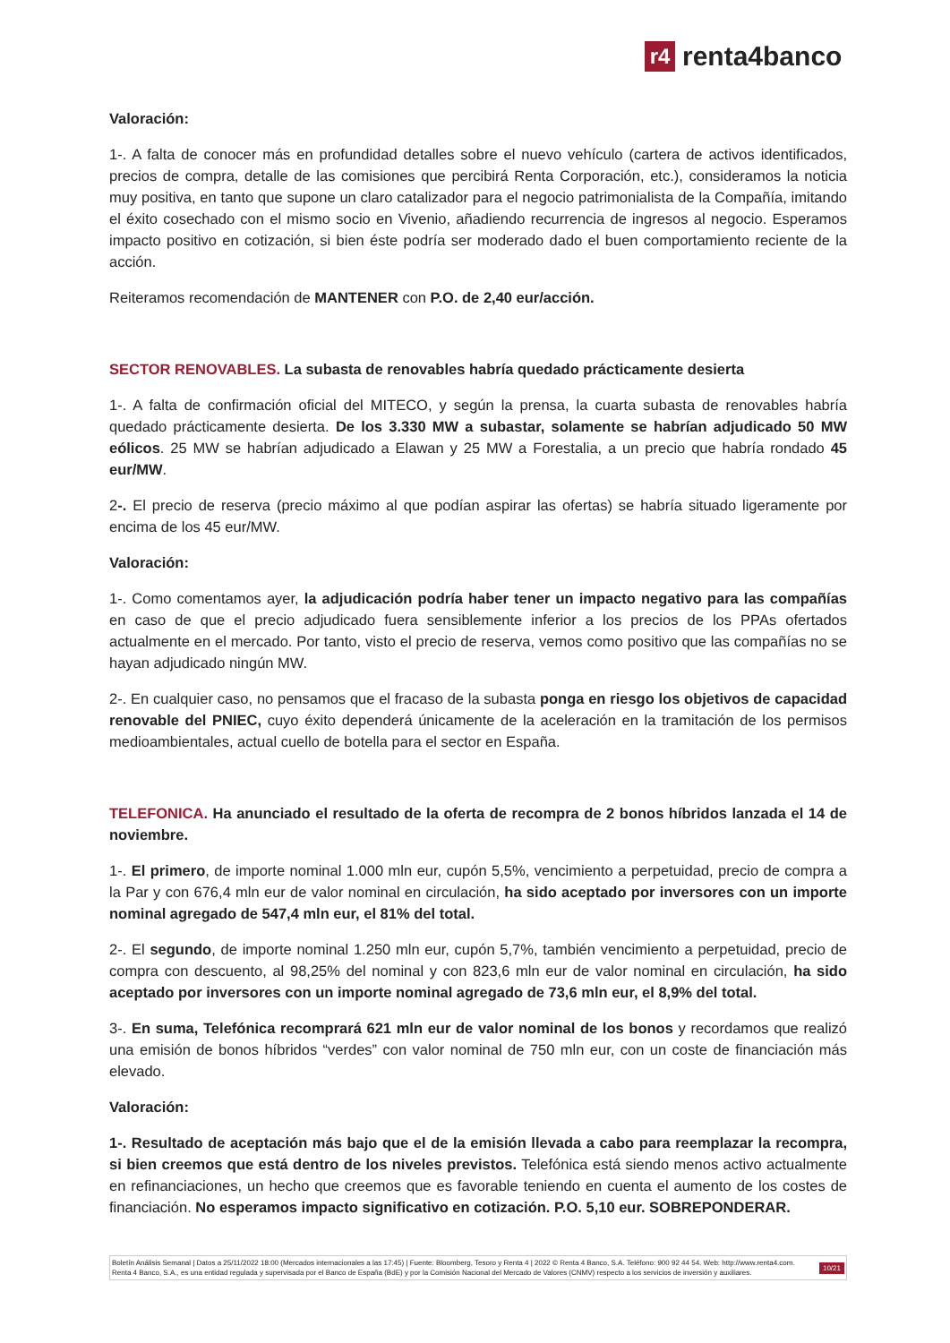r4
renta4banco
Valoración:
1-. A falta de conocer más en profundidad detalles sobre el nuevo vehículo (cartera de activos identificados, precios de compra, detalle de las comisiones que percibirá Renta Corporación, etc.), consideramos la noticia muy positiva, en tanto que supone un claro catalizador para el negocio patrimonialista de la Compañía, imitando el éxito cosechado con el mismo socio en Vivenio, añadiendo recurrencia de ingresos al negocio. Esperamos impacto positivo en cotización, si bien éste podría ser moderado dado el buen comportamiento reciente de la acción.
Reiteramos recomendación de MANTENER con P.O. de 2,40 eur/acción.
SECTOR RENOVABLES. La subasta de renovables habría quedado prácticamente desierta
1-. A falta de confirmación oficial del MITECO, y según la prensa, la cuarta subasta de renovables habría quedado prácticamente desierta. De los 3.330 MW a subastar, solamente se habrían adjudicado 50 MW eólicos. 25 MW se habrían adjudicado a Elawan y 25 MW a Forestalia, a un precio que habría rondado 45 eur/MW.
2-. El precio de reserva (precio máximo al que podían aspirar las ofertas) se habría situado ligeramente por encima de los 45 eur/MW.
Valoración:
1-. Como comentamos ayer, la adjudicación podría haber tener un impacto negativo para las compañías en caso de que el precio adjudicado fuera sensiblemente inferior a los precios de los PPAs ofertados actualmente en el mercado. Por tanto, visto el precio de reserva, vemos como positivo que las compañías no se hayan adjudicado ningún MW.
2-. En cualquier caso, no pensamos que el fracaso de la subasta ponga en riesgo los objetivos de capacidad renovable del PNIEC, cuyo éxito dependerá únicamente de la aceleración en la tramitación de los permisos medioambientales, actual cuello de botella para el sector en España.
TELEFONICA. Ha anunciado el resultado de la oferta de recompra de 2 bonos híbridos lanzada el 14 de noviembre.
1-. El primero, de importe nominal 1.000 mln eur, cupón 5,5%, vencimiento a perpetuidad, precio de compra a la Par y con 676,4 mln eur de valor nominal en circulación, ha sido aceptado por inversores con un importe nominal agregado de 547,4 mln eur, el 81% del total.
2-. El segundo, de importe nominal 1.250 mln eur, cupón 5,7%, también vencimiento a perpetuidad, precio de compra con descuento, al 98,25% del nominal y con 823,6 mln eur de valor nominal en circulación, ha sido aceptado por inversores con un importe nominal agregado de 73,6 mln eur, el 8,9% del total.
3-. En suma, Telefónica recomprará 621 mln eur de valor nominal de los bonos y recordamos que realizó una emisión de bonos híbridos “verdes” con valor nominal de 750 mln eur, con un coste de financiación más elevado.
Valoración:
1-. Resultado de aceptación más bajo que el de la emisión llevada a cabo para reemplazar la recompra, si bien creemos que está dentro de los niveles previstos. Telefónica está siendo menos activo actualmente en refinanciaciones, un hecho que creemos que es favorable teniendo en cuenta el aumento de los costes de financiación. No esperamos impacto significativo en cotización. P.O. 5,10 eur. SOBREPONDERAR.
Boletín Análisis Semanal | Datos a 25/11/2022 18:00 (Mercados internacionales a las 17:45) | Fuente: Bloomberg, Tesoro y Renta 4 | 2022 © Renta 4 Banco, S.A. Teléfono: 900 92 44 54. Web: http://www.renta4.com. Renta 4 Banco, S.A., es una entidad regulada y supervisada por el Banco de España (BdE) y por la Comisión Nacional del Mercado de Valores (CNMV) respecto a los servicios de inversión y auxiliares.
10/21